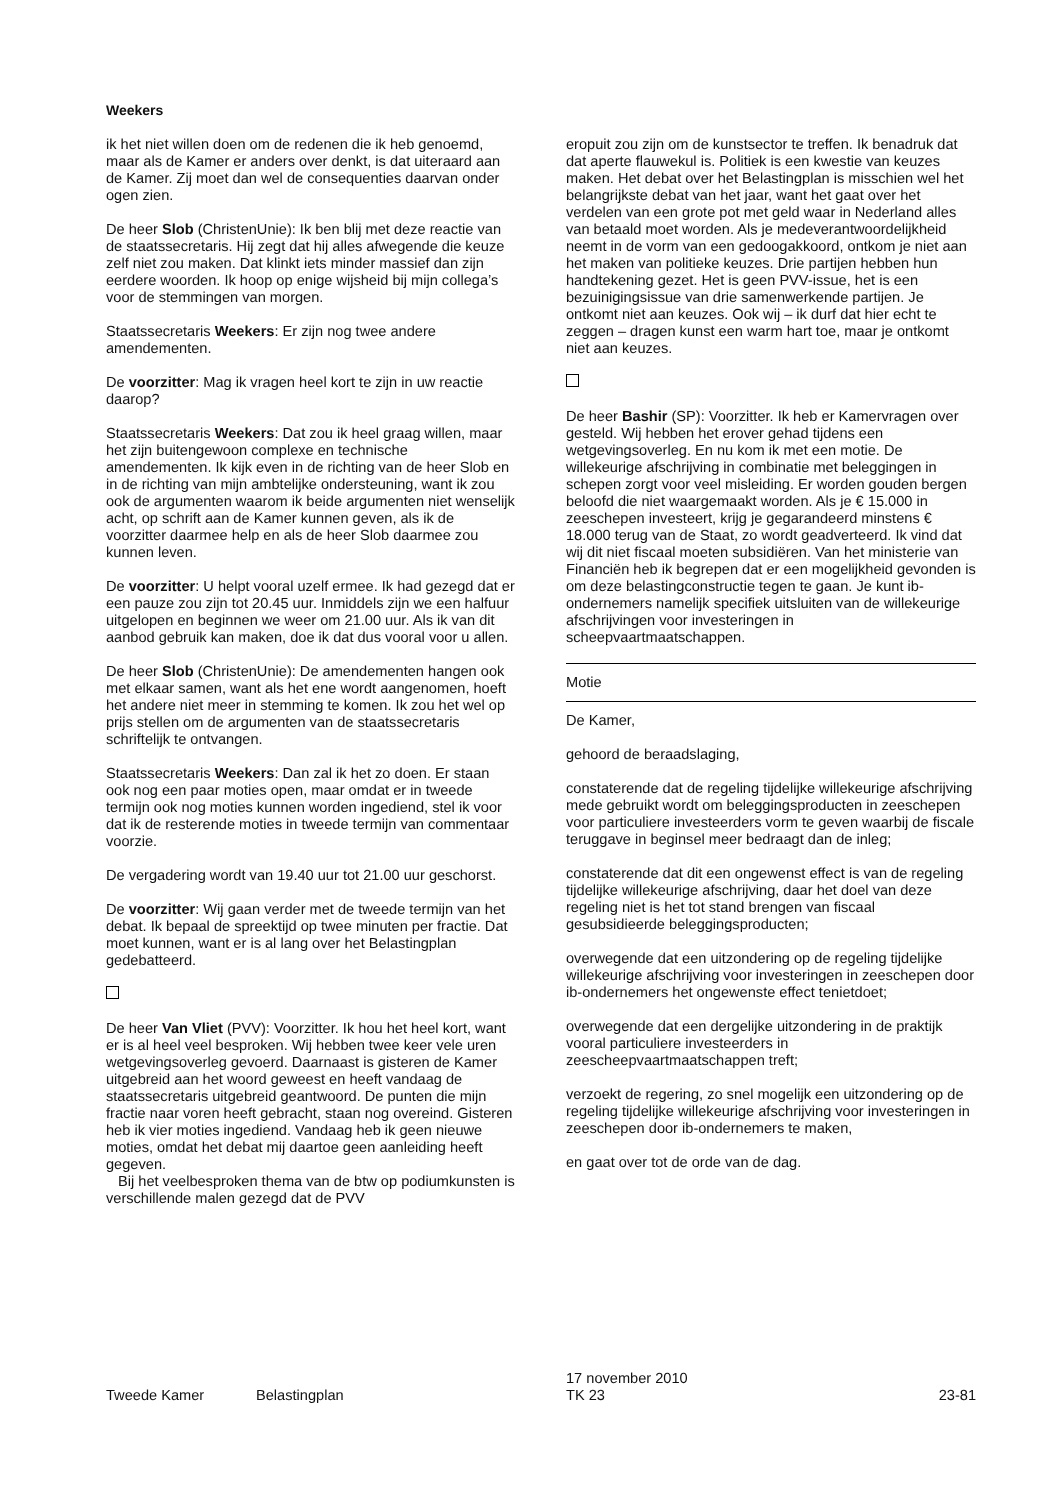Weekers
ik het niet willen doen om de redenen die ik heb genoemd, maar als de Kamer er anders over denkt, is dat uiteraard aan de Kamer. Zij moet dan wel de consequenties daarvan onder ogen zien.
De heer Slob (ChristenUnie): Ik ben blij met deze reactie van de staatssecretaris. Hij zegt dat hij alles afwegende die keuze zelf niet zou maken. Dat klinkt iets minder massief dan zijn eerdere woorden. Ik hoop op enige wijsheid bij mijn collega’s voor de stemmingen van morgen.
Staatssecretaris Weekers: Er zijn nog twee andere amendementen.
De voorzitter: Mag ik vragen heel kort te zijn in uw reactie daarop?
Staatssecretaris Weekers: Dat zou ik heel graag willen, maar het zijn buitengewoon complexe en technische amendementen. Ik kijk even in de richting van de heer Slob en in de richting van mijn ambtelijke ondersteuning, want ik zou ook de argumenten waarom ik beide argumenten niet wenselijk acht, op schrift aan de Kamer kunnen geven, als ik de voorzitter daarmee help en als de heer Slob daarmee zou kunnen leven.
De voorzitter: U helpt vooral uzelf ermee. Ik had gezegd dat er een pauze zou zijn tot 20.45 uur. Inmiddels zijn we een halfuur uitgelopen en beginnen we weer om 21.00 uur. Als ik van dit aanbod gebruik kan maken, doe ik dat dus vooral voor u allen.
De heer Slob (ChristenUnie): De amendementen hangen ook met elkaar samen, want als het ene wordt aangenomen, hoeft het andere niet meer in stemming te komen. Ik zou het wel op prijs stellen om de argumenten van de staatssecretaris schriftelijk te ontvangen.
Staatssecretaris Weekers: Dan zal ik het zo doen. Er staan ook nog een paar moties open, maar omdat er in tweede termijn ook nog moties kunnen worden ingediend, stel ik voor dat ik de resterende moties in tweede termijn van commentaar voorzie.
De vergadering wordt van 19.40 uur tot 21.00 uur geschorst.
De voorzitter: Wij gaan verder met de tweede termijn van het debat. Ik bepaal de spreektijd op twee minuten per fractie. Dat moet kunnen, want er is al lang over het Belastingplan gedebatteerd.
De heer Van Vliet (PVV): Voorzitter. Ik hou het heel kort, want er is al heel veel besproken. Wij hebben twee keer vele uren wetgevingsoverleg gevoerd. Daarnaast is gisteren de Kamer uitgebreid aan het woord geweest en heeft vandaag de staatssecretaris uitgebreid geantwoord. De punten die mijn fractie naar voren heeft gebracht, staan nog overeind. Gisteren heb ik vier moties ingediend. Vandaag heb ik geen nieuwe moties, omdat het debat mij daartoe geen aanleiding heeft gegeven.
Bij het veelbesproken thema van de btw op podiumkunsten is verschillende malen gezegd dat de PVV
eropuit zou zijn om de kunstsector te treffen. Ik benadruk dat dat aperte flauwekul is. Politiek is een kwestie van keuzes maken. Het debat over het Belastingplan is misschien wel het belangrijkste debat van het jaar, want het gaat over het verdelen van een grote pot met geld waar in Nederland alles van betaald moet worden. Als je medeverantwoordelijkheid neemt in de vorm van een gedoogakkoord, ontkom je niet aan het maken van politieke keuzes. Drie partijen hebben hun handtekening gezet. Het is geen PVV-issue, het is een bezuinigingsissue van drie samenwerkende partijen. Je ontkomt niet aan keuzes. Ook wij – ik durf dat hier echt te zeggen – dragen kunst een warm hart toe, maar je ontkomt niet aan keuzes.
De heer Bashir (SP): Voorzitter. Ik heb er Kamervragen over gesteld. Wij hebben het erover gehad tijdens een wetgevingsoverleg. En nu kom ik met een motie. De willekeurige afschrijving in combinatie met beleggingen in schepen zorgt voor veel misleiding. Er worden gouden bergen beloofd die niet waargemaakt worden. Als je € 15.000 in zeeschepen investeert, krijg je gegarandeerd minstens € 18.000 terug van de Staat, zo wordt geadverteerd. Ik vind dat wij dit niet fiscaal moeten subsidiëren. Van het ministerie van Financiën heb ik begrepen dat er een mogelijkheid gevonden is om deze belastingconstructie tegen te gaan. Je kunt ib-ondernemers namelijk specifiek uitsluiten van de willekeurige afschrijvingen voor investeringen in scheepvaartmaatschappen.
Motie
De Kamer,
gehoord de beraadslaging,
constaterende dat de regeling tijdelijke willekeurige afschrijving mede gebruikt wordt om beleggingsproducten in zeeschepen voor particuliere investeerders vorm te geven waarbij de fiscale teruggave in beginsel meer bedraagt dan de inleg;
constaterende dat dit een ongewenst effect is van de regeling tijdelijke willekeurige afschrijving, daar het doel van deze regeling niet is het tot stand brengen van fiscaal gesubsidieerde beleggingsproducten;
overwegende dat een uitzondering op de regeling tijdelijke willekeurige afschrijving voor investeringen in zeeschepen door ib-ondernemers het ongewenste effect tenietdoet;
overwegende dat een dergelijke uitzondering in de praktijk vooral particuliere investeerders in zeescheepvaartmaatschappen treft;
verzoekt de regering, zo snel mogelijk een uitzondering op de regeling tijdelijke willekeurige afschrijving voor investeringen in zeeschepen door ib-ondernemers te maken,
en gaat over tot de orde van de dag.
Tweede Kamer Belastingplan
17 november 2010
TK 23
23-81